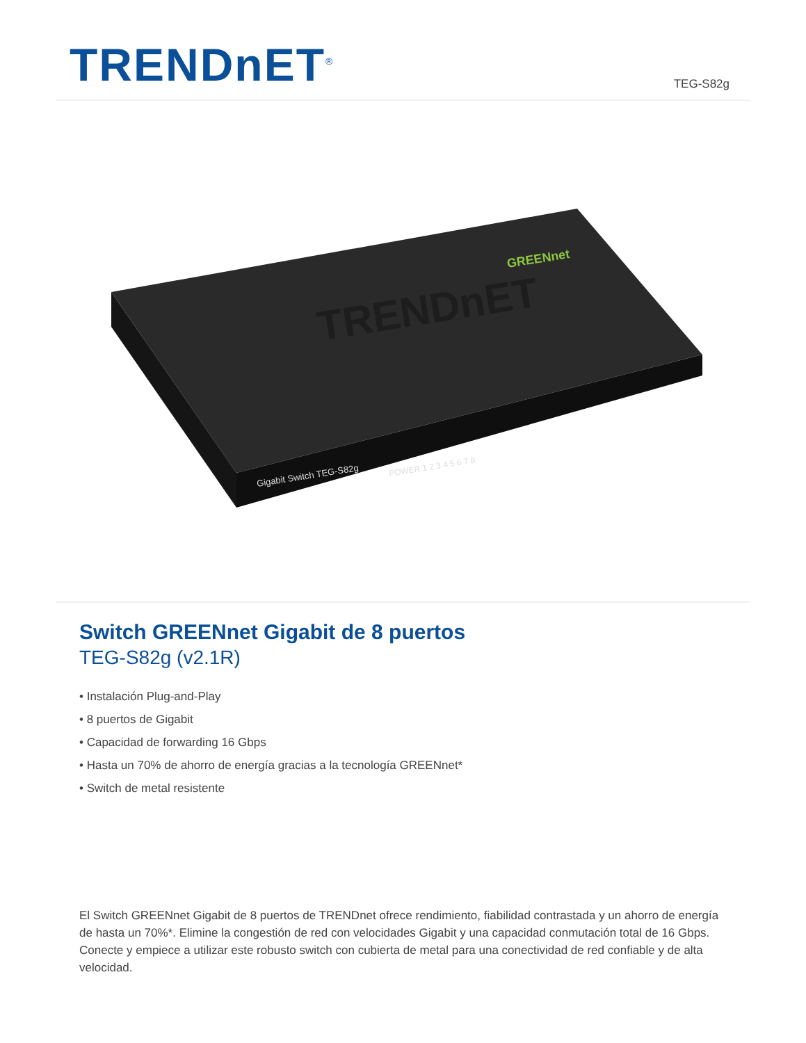TRENDnET<sup>®</sup>
TEG-S82g
TRENDnET
GREENnet
Gigabit Switch TEG-S82g
POWER 1 2 3 4 5 6 7 8
Switch GREENnet Gigabit de 8 puertos
TEG-S82g (v2.1R)
• Instalación Plug-and-Play
• 8 puertos de Gigabit
• Capacidad de forwarding 16 Gbps
• Hasta un 70% de ahorro de energía gracias a la tecnología GREENnet*
• Switch de metal resistente
El Switch GREENnet Gigabit de 8 puertos de TRENDnet ofrece rendimiento, fiabilidad contrastada y un ahorro de energía de hasta un 70%*. Elimine la congestión de red con velocidades Gigabit y una capacidad conmutación total de 16 Gbps. Conecte y empiece a utilizar este robusto switch con cubierta de metal para una conectividad de red confiable y de alta velocidad.